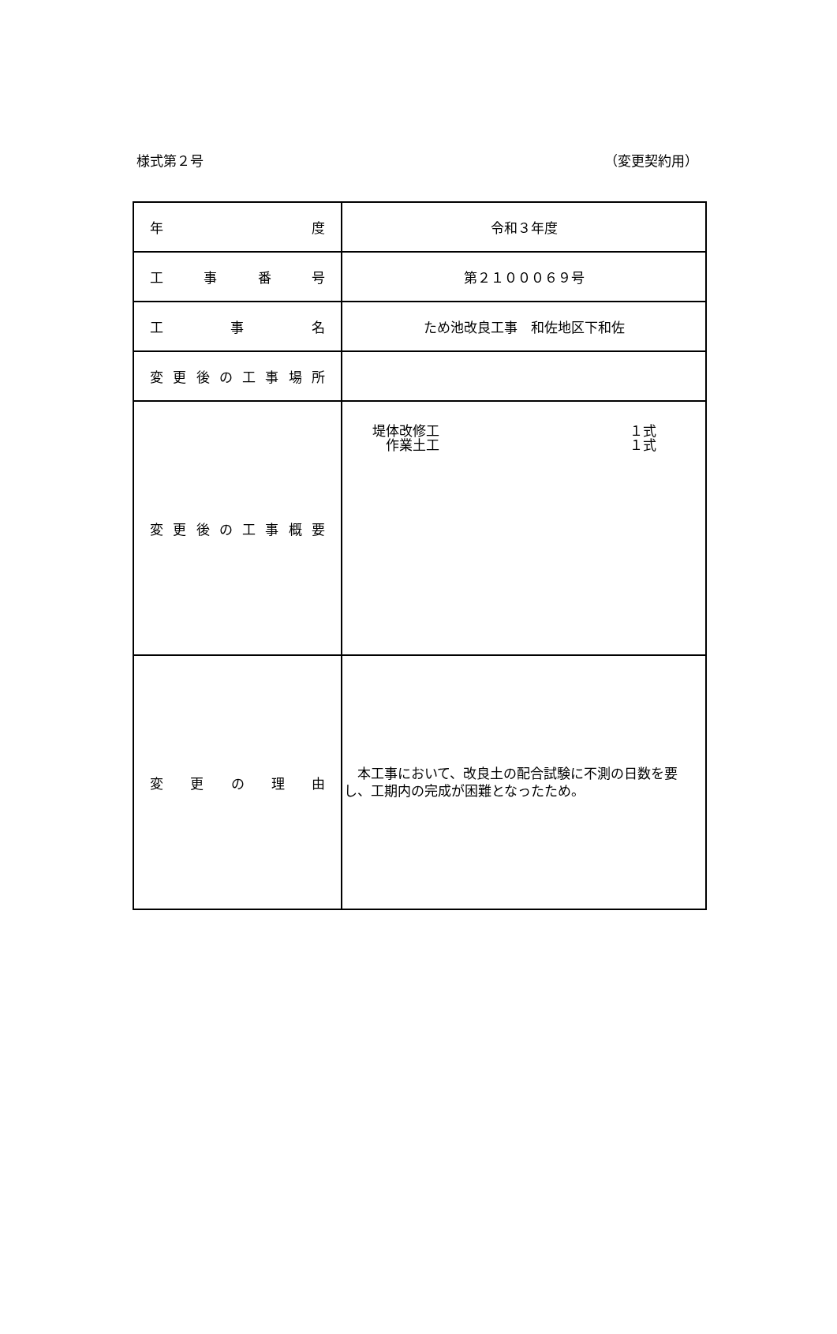様式第２号 （変更契約用）
| 年 度 | 令和３年度 |
| 工 事 番 号 | 第２１０００６９号 |
| 工 事 名 | ため池改良工事 和佐地区下和佐 |
| 変更後の工事場所 | |
| 変更後の工事概要 | 堤体改修工 １式 作業土工 １式 |
| 変 更 の 理 由 | 本工事において、改良土の配合試験に不測の日数を要し、工期内の完成が困難となったため。 |